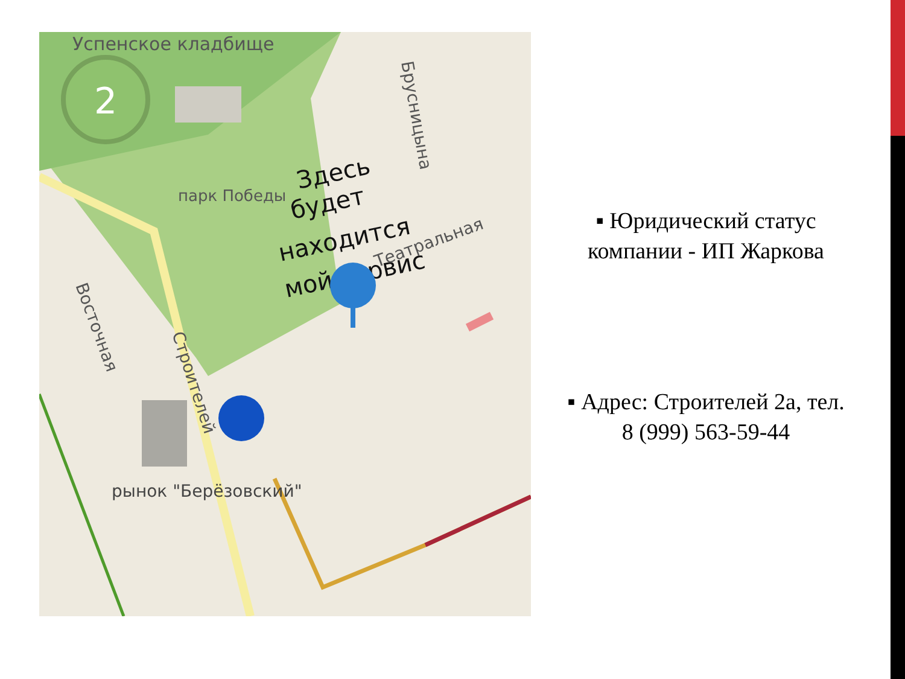2
Успенское кладбище
парк Победы
рынок "Берёзовский"
Здесь
будет
находится
мой сервис
Театральная
Брусницына
Восточная
Строителей
▪ Юридический статус компании - ИП Жаркова
▪ Адрес: Строителей 2а, тел. 8 (999) 563-59-44